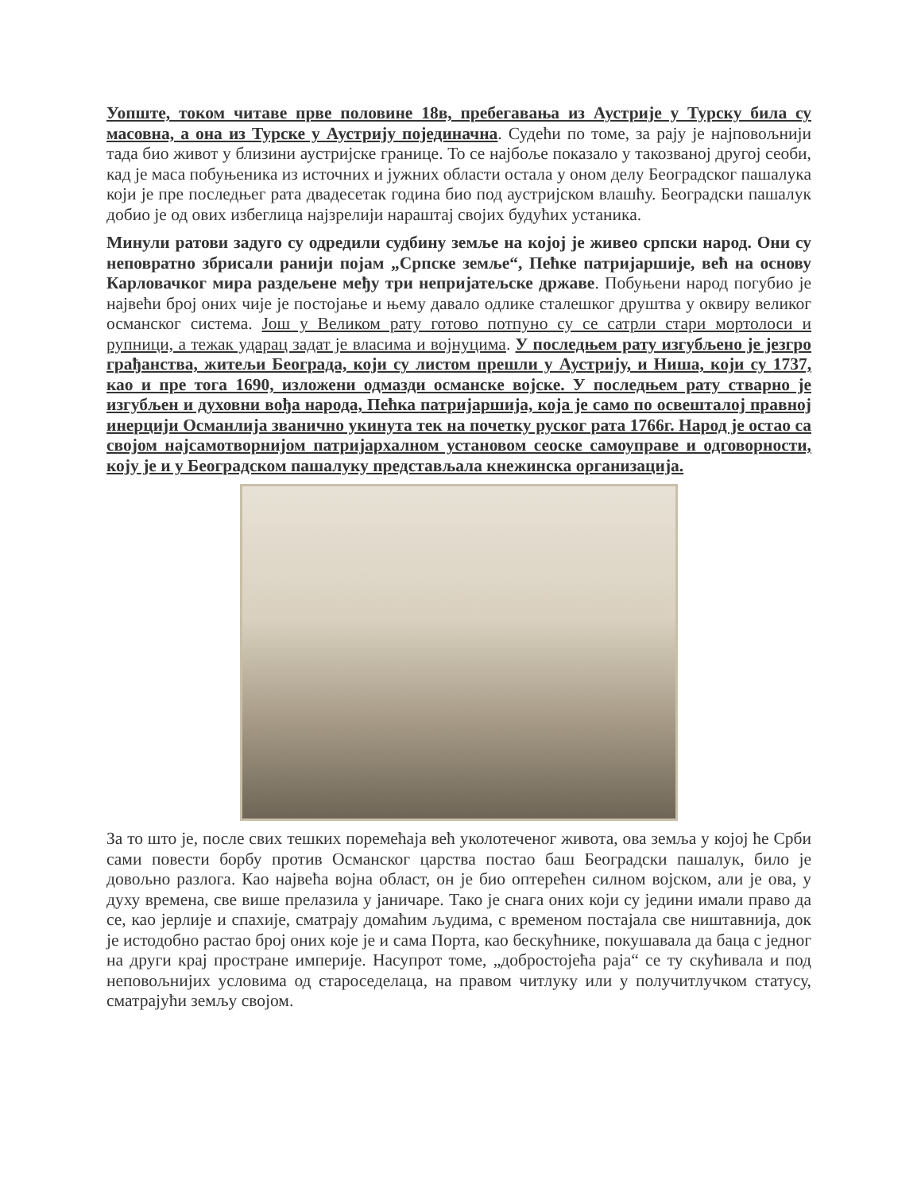Уопште, током читаве прве половине 18в, пребегавања из Аустрије у Турску била су масовна, а она из Турске у Аустрију појединачна. Судећи по томе, за рају је најповољнији тада био живот у близини аустријске границе. То се најбоље показало у такозваној другој сеоби, кад је маса побуњеника из источних и јужних области остала у оном делу Београдског пашалука који је пре последњег рата двадесетак година био под аустријском влашћу. Београдски пашалук добио је од ових избеглица најзрелији нараштај својих будућих устаника.
Минули ратови задуго су одредили судбину земље на којој је живео српски народ. Они су неповратно збрисали ранији појам „Српске земље“, Пећке патријаршије, већ на основу Карловачког мира раздељене међу три непријатељске државе. Побуњени народ погубио је највећи број оних чије је постојање и њему давало одлике сталешког друштва у оквиру великог османског система. Још у Великом рату готово потпуно су се сатрли стари мортолоси и рупници, а тежак ударац задат је власима и војнуцима. У последњем рату изгубљено је језгро грађанства, житељи Београда, који су листом прешли у Аустрију, и Ниша, који су 1737, као и пре тога 1690, изложени одмазди османске војске. У последњем рату стварно је изгубљен и духовни вођа народа, Пећка патријаршија, која је само по освешталој правној инерцији Османлија званично укинута тек на почетку руског рата 1766г. Народ је остао са својом најсамотворнијом патријархалном установом сеоске самоуправе и одговорности, коју је и у Београдском пашалуку представљала кнежинска организација.
За то што је, после свих тешких поремећаја већ уколотеченог живота, ова земља у којој ће Срби сами повести борбу против Османског царства постао баш Београдски пашалук, било је довољно разлога. Као највећа војна област, он је био оптерећен силном војском, али је ова, у духу времена, све више прелазила у јаничаре. Тако је снага оних који су једини имали право да се, као јерлије и спахије, сматрају домаћим људима, с временом постајала све ништавнија, док је истодобно растао број оних које је и сама Порта, као бескућнике, покушавала да баца с једног на други крај простране империје. Насупрот томе, „добростојећа раја“ се ту скућивала и под неповољнијих условима од староседелаца, на правом читлуку или у получитлучком статусу, сматрајући земљу својом.